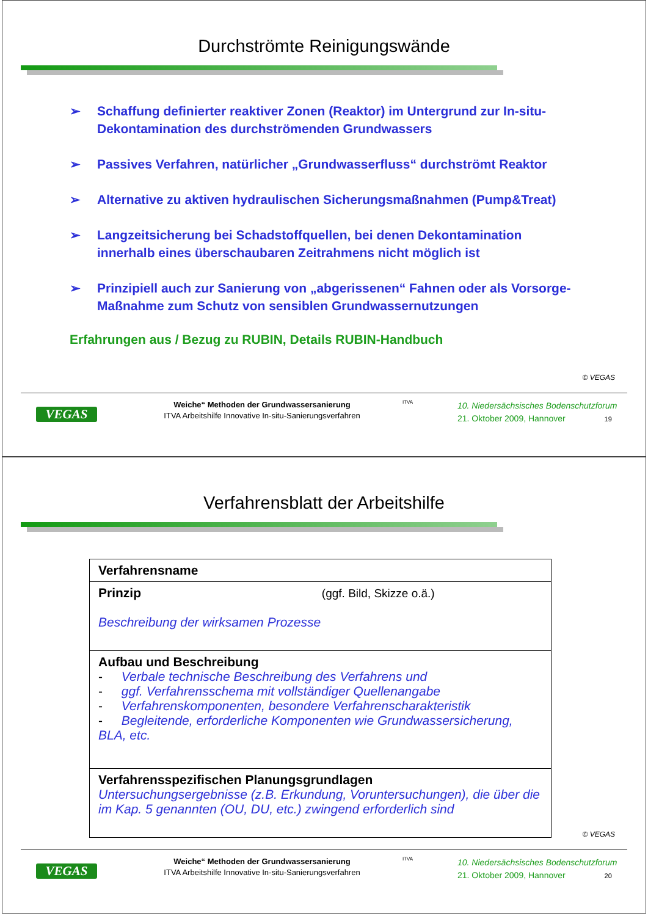Durchströmte Reinigungswände
➢ Schaffung definierter reaktiver Zonen (Reaktor) im Untergrund zur In-situ-Dekontamination des durchströmenden Grundwassers
➢ Passives Verfahren, natürlicher „Grundwasserfluss“ durchströmt Reaktor
➢ Alternative zu aktiven hydraulischen Sicherungsmaßnahmen (Pump&Treat)
➢ Langzeitsicherung bei Schadstoffquellen, bei denen Dekontamination innerhalb eines überschaubaren Zeitrahmens nicht möglich ist
➢ Prinzipiell auch zur Sanierung von „abgerissenen“ Fahnen oder als Vorsorge-Maßnahme zum Schutz von sensiblen Grundwassernutzungen
Erfahrungen aus / Bezug zu RUBIN, Details RUBIN-Handbuch
© VEGAS
VEGAS
Weiche“ Methoden der Grundwassersanierung
ITVA Arbeitshilfe Innovative In-situ-Sanierungsverfahren
ITVA
10. Niedersächsisches Bodenschutzforum
21. Oktober 2009, Hannover 19
Verfahrensblatt der Arbeitshilfe
| Verfahrensname |
| Prinzip (ggf. Bild, Skizze o.ä.) Beschreibung der wirksamen Prozesse |
| Aufbau und Beschreibung - Verbale technische Beschreibung des Verfahrens und - ggf. Verfahrensschema mit vollständiger Quellenangabe - Verfahrenskomponenten, besondere Verfahrenscharakteristik - Begleitende, erforderliche Komponenten wie Grundwassersicherung, BLA, etc. |
| Verfahrensspezifischen Planungsgrundlagen Untersuchungsergebnisse (z.B. Erkundung, Voruntersuchungen), die über die im Kap. 5 genannten (OU, DU, etc.) zwingend erforderlich sind |
© VEGAS
VEGAS
Weiche“ Methoden der Grundwassersanierung
ITVA Arbeitshilfe Innovative In-situ-Sanierungsverfahren
ITVA
10. Niedersächsisches Bodenschutzforum
21. Oktober 2009, Hannover 20